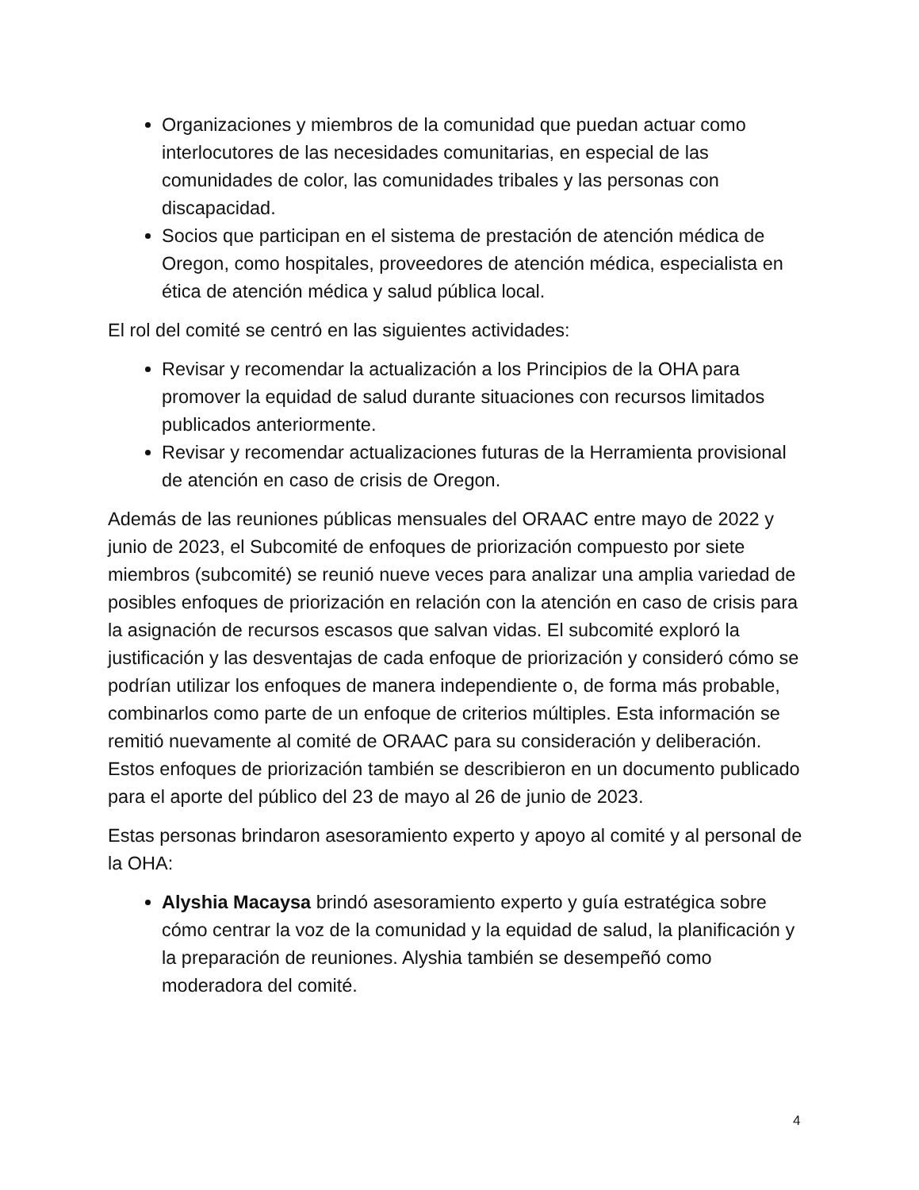Organizaciones y miembros de la comunidad que puedan actuar como interlocutores de las necesidades comunitarias, en especial de las comunidades de color, las comunidades tribales y las personas con discapacidad.
Socios que participan en el sistema de prestación de atención médica de Oregon, como hospitales, proveedores de atención médica, especialista en ética de atención médica y salud pública local.
El rol del comité se centró en las siguientes actividades:
Revisar y recomendar la actualización a los Principios de la OHA para promover la equidad de salud durante situaciones con recursos limitados publicados anteriormente.
Revisar y recomendar actualizaciones futuras de la Herramienta provisional de atención en caso de crisis de Oregon.
Además de las reuniones públicas mensuales del ORAAC entre mayo de 2022 y junio de 2023, el Subcomité de enfoques de priorización compuesto por siete miembros (subcomité) se reunió nueve veces para analizar una amplia variedad de posibles enfoques de priorización en relación con la atención en caso de crisis para la asignación de recursos escasos que salvan vidas. El subcomité exploró la justificación y las desventajas de cada enfoque de priorización y consideró cómo se podrían utilizar los enfoques de manera independiente o, de forma más probable, combinarlos como parte de un enfoque de criterios múltiples. Esta información se remitió nuevamente al comité de ORAAC para su consideración y deliberación. Estos enfoques de priorización también se describieron en un documento publicado para el aporte del público del 23 de mayo al 26 de junio de 2023.
Estas personas brindaron asesoramiento experto y apoyo al comité y al personal de la OHA:
Alyshia Macaysa brindó asesoramiento experto y guía estratégica sobre cómo centrar la voz de la comunidad y la equidad de salud, la planificación y la preparación de reuniones. Alyshia también se desempeñó como moderadora del comité.
4